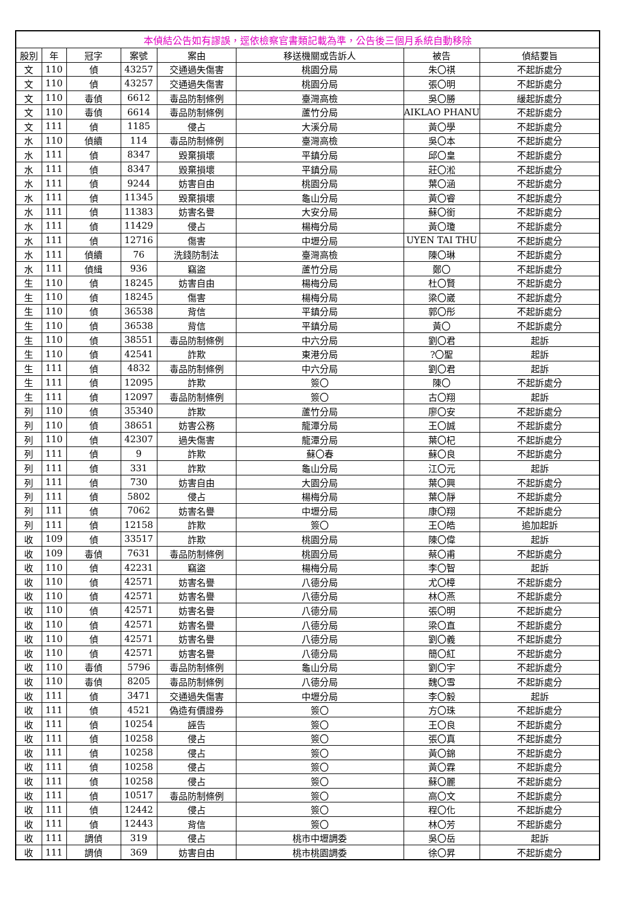| 本偵結公告如有謬誤，逕依檢察官書類記載為準，公告後三個月系統自動移除 | | | | | | | |
| --- | --- | --- | --- | --- | --- | --- | --- |
| 股別 | 年 | 冠字 | 案號 | 案由 | 移送機關或告訴人 | 被告 | 偵結要旨 |
| 文 | 110 | 偵 | 43257 | 交通過失傷害 | 桃園分局 | 朱〇祺 | 不起訴處分 |
| 文 | 110 | 偵 | 43257 | 交通過失傷害 | 桃園分局 | 張〇明 | 不起訴處分 |
| 文 | 110 | 毒偵 | 6612 | 毒品防制條例 | 臺灣高檢 | 吳〇勝 | 緩起訴處分 |
| 文 | 110 | 毒偵 | 6614 | 毒品防制條例 | 蘆竹分局 | AIKLAO PHANU | 不起訴處分 |
| 文 | 111 | 偵 | 1185 | 侵占 | 大溪分局 | 黃〇學 | 不起訴處分 |
| 水 | 110 | 偵續 | 114 | 毒品防制條例 | 臺灣高檢 | 吳〇本 | 不起訴處分 |
| 水 | 111 | 偵 | 8347 | 毀棄損壞 | 平鎮分局 | 邱〇皇 | 不起訴處分 |
| 水 | 111 | 偵 | 8347 | 毀棄損壞 | 平鎮分局 | 莊〇淞 | 不起訴處分 |
| 水 | 111 | 偵 | 9244 | 妨害自由 | 桃園分局 | 葉〇涵 | 不起訴處分 |
| 水 | 111 | 偵 | 11345 | 毀棄損壞 | 龜山分局 | 黃〇睿 | 不起訴處分 |
| 水 | 111 | 偵 | 11383 | 妨害名譽 | 大安分局 | 蘇〇銜 | 不起訴處分 |
| 水 | 111 | 偵 | 11429 | 侵占 | 楊梅分局 | 黃〇瓊 | 不起訴處分 |
| 水 | 111 | 偵 | 12716 | 傷害 | 中壢分局 | UYEN TAI THU | 不起訴處分 |
| 水 | 111 | 偵續 | 76 | 洗錢防制法 | 臺灣高檢 | 陳〇琳 | 不起訴處分 |
| 水 | 111 | 偵緝 | 936 | 竊盜 | 蘆竹分局 | 鄭〇 | 不起訴處分 |
| 生 | 110 | 偵 | 18245 | 妨害自由 | 楊梅分局 | 杜〇賢 | 不起訴處分 |
| 生 | 110 | 偵 | 18245 | 傷害 | 楊梅分局 | 梁〇崴 | 不起訴處分 |
| 生 | 110 | 偵 | 36538 | 背信 | 平鎮分局 | 郭〇彤 | 不起訴處分 |
| 生 | 110 | 偵 | 36538 | 背信 | 平鎮分局 | 黃〇 | 不起訴處分 |
| 生 | 110 | 偵 | 38551 | 毒品防制條例 | 中六分局 | 劉〇君 | 起訴 |
| 生 | 110 | 偵 | 42541 | 詐欺 | 東港分局 | ?〇聖 | 起訴 |
| 生 | 111 | 偵 | 4832 | 毒品防制條例 | 中六分局 | 劉〇君 | 起訴 |
| 生 | 111 | 偵 | 12095 | 詐欺 | 簽〇 | 陳〇 | 不起訴處分 |
| 生 | 111 | 偵 | 12097 | 毒品防制條例 | 簽〇 | 古〇翔 | 起訴 |
| 列 | 110 | 偵 | 35340 | 詐欺 | 蘆竹分局 | 廖〇安 | 不起訴處分 |
| 列 | 110 | 偵 | 38651 | 妨害公務 | 龍潭分局 | 王〇誠 | 不起訴處分 |
| 列 | 110 | 偵 | 42307 | 過失傷害 | 龍潭分局 | 葉〇杞 | 不起訴處分 |
| 列 | 111 | 偵 | 9 | 詐欺 | 蘇〇春 | 蘇〇良 | 不起訴處分 |
| 列 | 111 | 偵 | 331 | 詐欺 | 龜山分局 | 江〇元 | 起訴 |
| 列 | 111 | 偵 | 730 | 妨害自由 | 大園分局 | 葉〇興 | 不起訴處分 |
| 列 | 111 | 偵 | 5802 | 侵占 | 楊梅分局 | 葉〇靜 | 不起訴處分 |
| 列 | 111 | 偵 | 7062 | 妨害名譽 | 中壢分局 | 康〇翔 | 不起訴處分 |
| 列 | 111 | 偵 | 12158 | 詐欺 | 簽〇 | 王〇皓 | 追加起訴 |
| 收 | 109 | 偵 | 33517 | 詐欺 | 桃園分局 | 陳〇偉 | 起訴 |
| 收 | 109 | 毒偵 | 7631 | 毒品防制條例 | 桃園分局 | 蔡〇甫 | 不起訴處分 |
| 收 | 110 | 偵 | 42231 | 竊盜 | 楊梅分局 | 李〇智 | 起訴 |
| 收 | 110 | 偵 | 42571 | 妨害名譽 | 八德分局 | 尤〇樟 | 不起訴處分 |
| 收 | 110 | 偵 | 42571 | 妨害名譽 | 八德分局 | 林〇燕 | 不起訴處分 |
| 收 | 110 | 偵 | 42571 | 妨害名譽 | 八德分局 | 張〇明 | 不起訴處分 |
| 收 | 110 | 偵 | 42571 | 妨害名譽 | 八德分局 | 梁〇直 | 不起訴處分 |
| 收 | 110 | 偵 | 42571 | 妨害名譽 | 八德分局 | 劉〇義 | 不起訴處分 |
| 收 | 110 | 偵 | 42571 | 妨害名譽 | 八德分局 | 簡〇紅 | 不起訴處分 |
| 收 | 110 | 毒偵 | 5796 | 毒品防制條例 | 龜山分局 | 劉〇宇 | 不起訴處分 |
| 收 | 110 | 毒偵 | 8205 | 毒品防制條例 | 八德分局 | 魏〇雪 | 不起訴處分 |
| 收 | 111 | 偵 | 3471 | 交通過失傷害 | 中壢分局 | 李〇毅 | 起訴 |
| 收 | 111 | 偵 | 4521 | 偽造有價證券 | 簽〇 | 方〇珠 | 不起訴處分 |
| 收 | 111 | 偵 | 10254 | 誣告 | 簽〇 | 王〇良 | 不起訴處分 |
| 收 | 111 | 偵 | 10258 | 侵占 | 簽〇 | 張〇真 | 不起訴處分 |
| 收 | 111 | 偵 | 10258 | 侵占 | 簽〇 | 黃〇錦 | 不起訴處分 |
| 收 | 111 | 偵 | 10258 | 侵占 | 簽〇 | 黃〇霖 | 不起訴處分 |
| 收 | 111 | 偵 | 10258 | 侵占 | 簽〇 | 蘇〇麗 | 不起訴處分 |
| 收 | 111 | 偵 | 10517 | 毒品防制條例 | 簽〇 | 高〇文 | 不起訴處分 |
| 收 | 111 | 偵 | 12442 | 侵占 | 簽〇 | 程〇化 | 不起訴處分 |
| 收 | 111 | 偵 | 12443 | 背信 | 簽〇 | 林〇芳 | 不起訴處分 |
| 收 | 111 | 調偵 | 319 | 侵占 | 桃市中壢調委 | 吳〇岳 | 起訴 |
| 收 | 111 | 調偵 | 369 | 妨害自由 | 桃市桃園調委 | 徐〇昇 | 不起訴處分 |